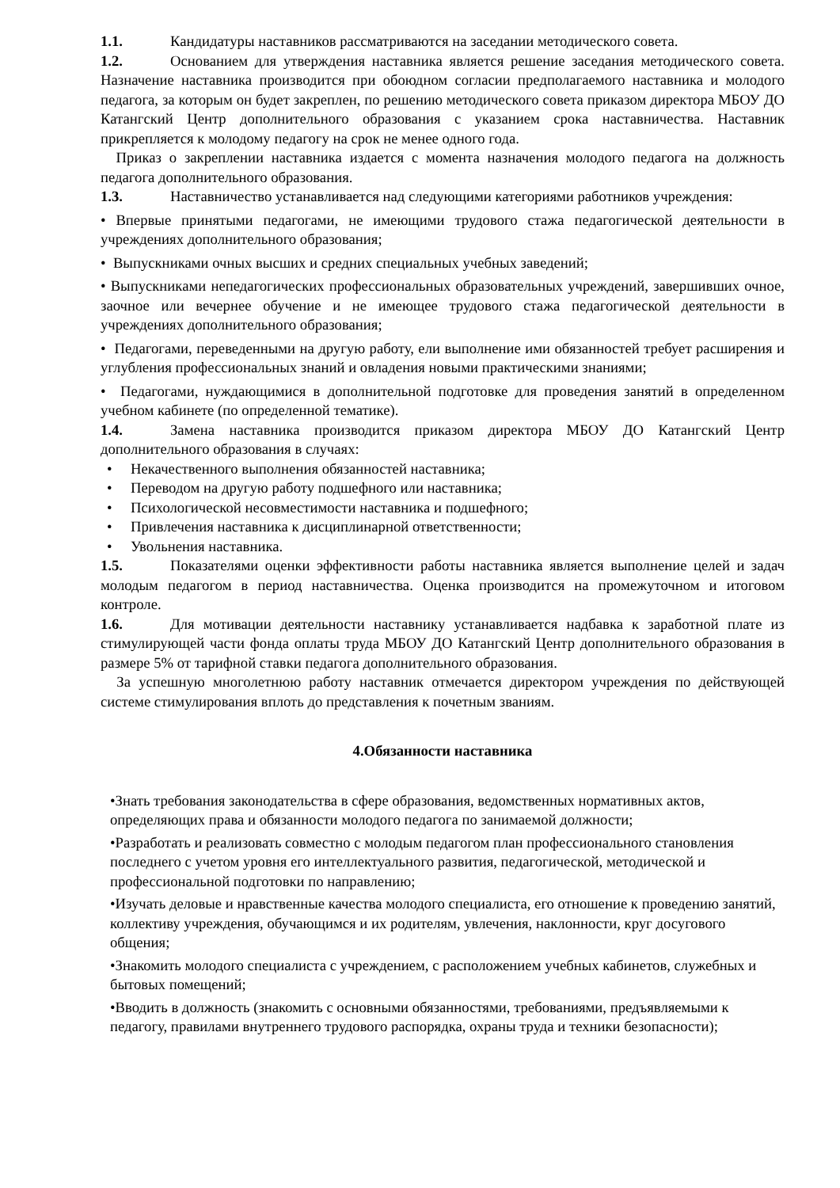1.1. Кандидатуры наставников рассматриваются на заседании методического совета.
1.2. Основанием для утверждения наставника является решение заседания методического совета. Назначение наставника производится при обоюдном согласии предполагаемого наставника и молодого педагога, за которым он будет закреплен, по решению методического совета приказом директора МБОУ ДО Катангский Центр дополнительного образования с указанием срока наставничества. Наставник прикрепляется к молодому педагогу на срок не менее одного года.
Приказ о закреплении наставника издается с момента назначения молодого педагога на должность педагога дополнительного образования.
1.3. Наставничество устанавливается над следующими категориями работников учреждения:
• Впервые принятыми педагогами, не имеющими трудового стажа педагогической деятельности в учреждениях дополнительного образования;
• Выпускниками очных высших и средних специальных учебных заведений;
• Выпускниками непедагогических профессиональных образовательных учреждений, завершивших очное, заочное или вечернее обучение и не имеющее трудового стажа педагогической деятельности в учреждениях дополнительного образования;
• Педагогами, переведенными на другую работу, ели выполнение ими обязанностей требует расширения и углубления профессиональных знаний и овладения новыми практическими знаниями;
• Педагогами, нуждающимися в дополнительной подготовке для проведения занятий в определенном учебном кабинете (по определенной тематике).
1.4. Замена наставника производится приказом директора МБОУ ДО Катангский Центр дополнительного образования в случаях:
• Некачественного выполнения обязанностей наставника;
• Переводом на другую работу подшефного или наставника;
• Психологической несовместимости наставника и подшефного;
• Привлечения наставника к дисциплинарной ответственности;
• Увольнения наставника.
1.5. Показателями оценки эффективности работы наставника является выполнение целей и задач молодым педагогом в период наставничества. Оценка производится на промежуточном и итоговом контроле.
1.6. Для мотивации деятельности наставнику устанавливается надбавка к заработной плате из стимулирующей части фонда оплаты труда МБОУ ДО Катангский Центр дополнительного образования в размере 5% от тарифной ставки педагога дополнительного образования.
За успешную многолетнюю работу наставник отмечается директором учреждения по действующей системе стимулирования вплоть до представления к почетным званиям.
4.Обязанности наставника
•Знать требования законодательства в сфере образования, ведомственных нормативных актов, определяющих права и обязанности молодого педагога по занимаемой должности;
•Разработать и реализовать совместно с молодым педагогом план профессионального становления последнего с учетом уровня его интеллектуального развития, педагогической, методической и профессиональной подготовки по направлению;
•Изучать деловые и нравственные качества молодого специалиста, его отношение к проведению занятий, коллективу учреждения, обучающимся и их родителям, увлечения, наклонности, круг досугового общения;
•Знакомить молодого специалиста с учреждением, с расположением учебных кабинетов, служебных и бытовых помещений;
•Вводить в должность (знакомить с основными обязанностями, требованиями, предъявляемыми к педагогу, правилами внутреннего трудового распорядка, охраны труда и техники безопасности);